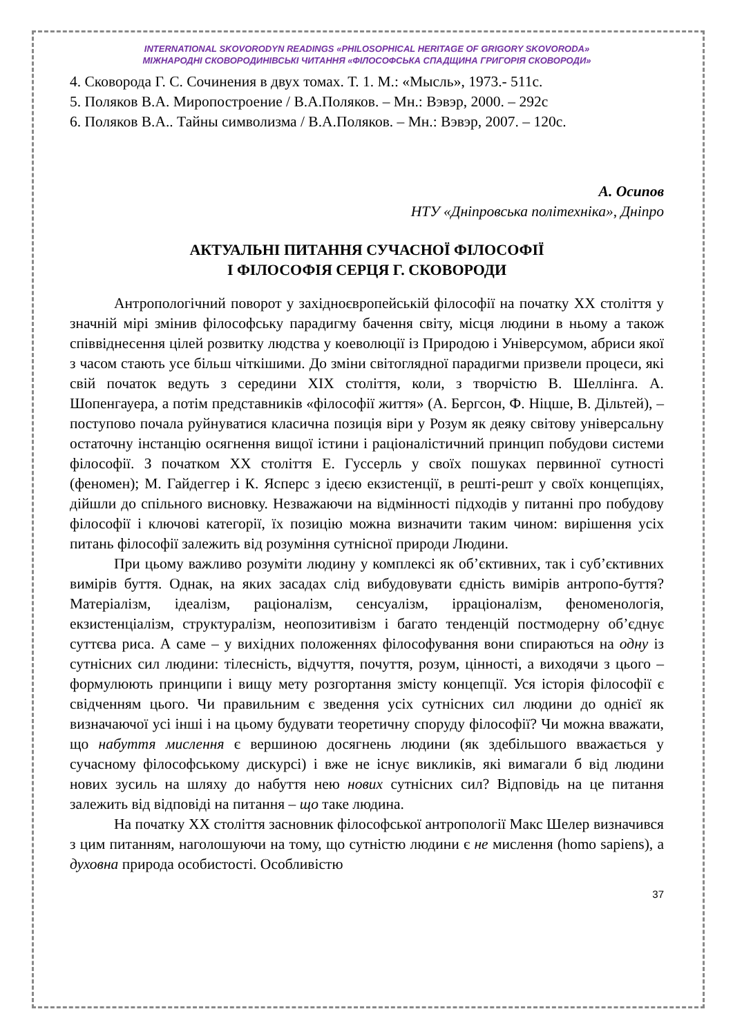INTERNATIONAL SKOVORODYN READINGS «PHILOSOPHICAL HERITAGE OF GRIGORY SKOVORODA»
МІЖНАРОДНІ СКОВОРОДИНІВСЬКІ ЧИТАННЯ «ФІЛОСОФСЬКА СПАДЩИНА ГРИГОРІЯ СКОВОРОДИ»
4. Сковорода Г. С. Сочинения в двух томах. Т. 1. М.: «Мысль», 1973.- 511с.
5. Поляков В.А. Миропостроение / В.А.Поляков. – Мн.: Вэвэр, 2000. – 292с
6. Поляков В.А.. Тайны символизма / В.А.Поляков. – Мн.: Вэвэр, 2007. – 120с.
А. Осипов
НТУ «Дніпровська політехніка», Дніпро
АКТУАЛЬНІ ПИТАННЯ СУЧАСНОЇ ФІЛОСОФІЇ
І ФІЛОСОФІЯ СЕРЦЯ Г. СКОВОРОДИ
Антропологічний поворот у західноєвропейській філософії на початку ХХ століття у значній мірі змінив філософську парадигму бачення світу, місця людини в ньому а також співвіднесення цілей розвитку людства у коеволюції із Природою і Універсумом, абриси якої з часом стають усе більш чіткішими. До зміни світоглядної парадигми призвели процеси, які свій початок ведуть з середини XIX століття, коли, з творчістю В. Шеллінга. А. Шопенгауера, а потім представників «філософії життя» (А. Бергсон, Ф. Ніцше, В. Дільтей), – поступово почала руйнуватися класична позиція віри у Розум як деяку світову універсальну остаточну інстанцію осягнення вищої істини і раціоналістичний принцип побудови системи філософії. З початком ХХ століття Е. Гуссерль у своїх пошуках первинної сутності (феномен); М. Гайдеггер і К. Ясперс з ідеєю екзистенції, в решті-решт у своїх концепціях, дійшли до спільного висновку. Незважаючи на відмінності підходів у питанні про побудову філософії і ключові категорії, їх позицію можна визначити таким чином: вирішення усіх питань філософії залежить від розуміння сутнісної природи Людини.
При цьому важливо розуміти людину у комплексі як об’єктивних, так і суб’єктивних вимірів буття. Однак, на яких засадах слід вибудовувати єдність вимірів антропо-буття? Матеріалізм, ідеалізм, раціоналізм, сенсуалізм, ірраціоналізм, феноменологія, екзистенціалізм, структуралізм, неопозитивізм і багато тенденцій постмодерну об’єднує суттєва риса. А саме – у вихідних положеннях філософування вони спираються на одну із сутнісних сил людини: тілесність, відчуття, почуття, розум, цінності, а виходячи з цього – формулюють принципи і вищу мету розгортання змісту концепції. Уся історія філософії є свідченням цього. Чи правильним є зведення усіх сутнісних сил людини до однієї як визначаючої усі інші і на цьому будувати теоретичну споруду філософії? Чи можна вважати, що набуття мислення є вершиною досягнень людини (як здебільшого вважається у сучасному філософському дискурсі) і вже не існує викликів, які вимагали б від людини нових зусиль на шляху до набуття нею нових сутнісних сил? Відповідь на це питання залежить від відповіді на питання – що таке людина.
На початку ХХ століття засновник філософської антропології Макс Шелер визначився з цим питанням, наголошуючи на тому, що сутністю людини є не мислення (homo sapiens), а духовна природа особистості. Особливістю
37